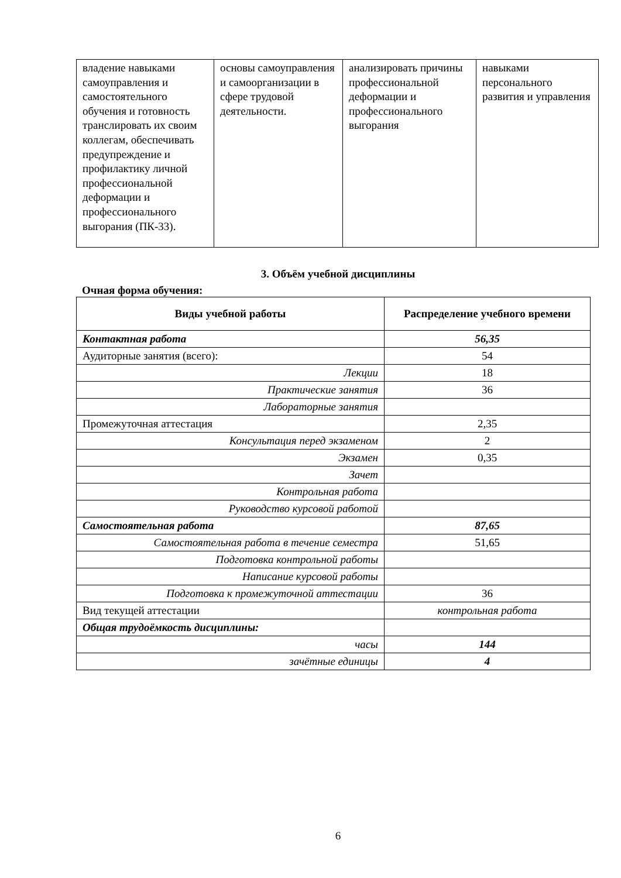| владение навыками самоуправления и самостоятельного обучения и готовность транслировать их своим коллегам, обеспечивать предупреждение и профилактику личной профессиональной деформации и профессионального выгорания (ПК-33). | основы самоуправления и самоорганизации в сфере трудовой деятельности. | анализировать причины профессиональной деформации и профессионального выгорания | навыками персонального развития и управления |
3. Объём учебной дисциплины
Очная форма обучения:
| Виды учебной работы | Распределение учебного времени |
| --- | --- |
| Контактная работа | 56,35 |
| Аудиторные занятия (всего): | 54 |
| Лекции | 18 |
| Практические занятия | 36 |
| Лабораторные занятия | |
| Промежуточная аттестация | 2,35 |
| Консультация перед экзаменом | 2 |
| Экзамен | 0,35 |
| Зачет | |
| Контрольная работа | |
| Руководство курсовой работой | |
| Самостоятельная работа | 87,65 |
| Самостоятельная работа в течение семестра | 51,65 |
| Подготовка контрольной работы | |
| Написание курсовой работы | |
| Подготовка к промежуточной аттестации | 36 |
| Вид текущей аттестации | контрольная работа |
| Общая трудоёмкость дисциплины: | |
| часы | 144 |
| зачётные единицы | 4 |
6